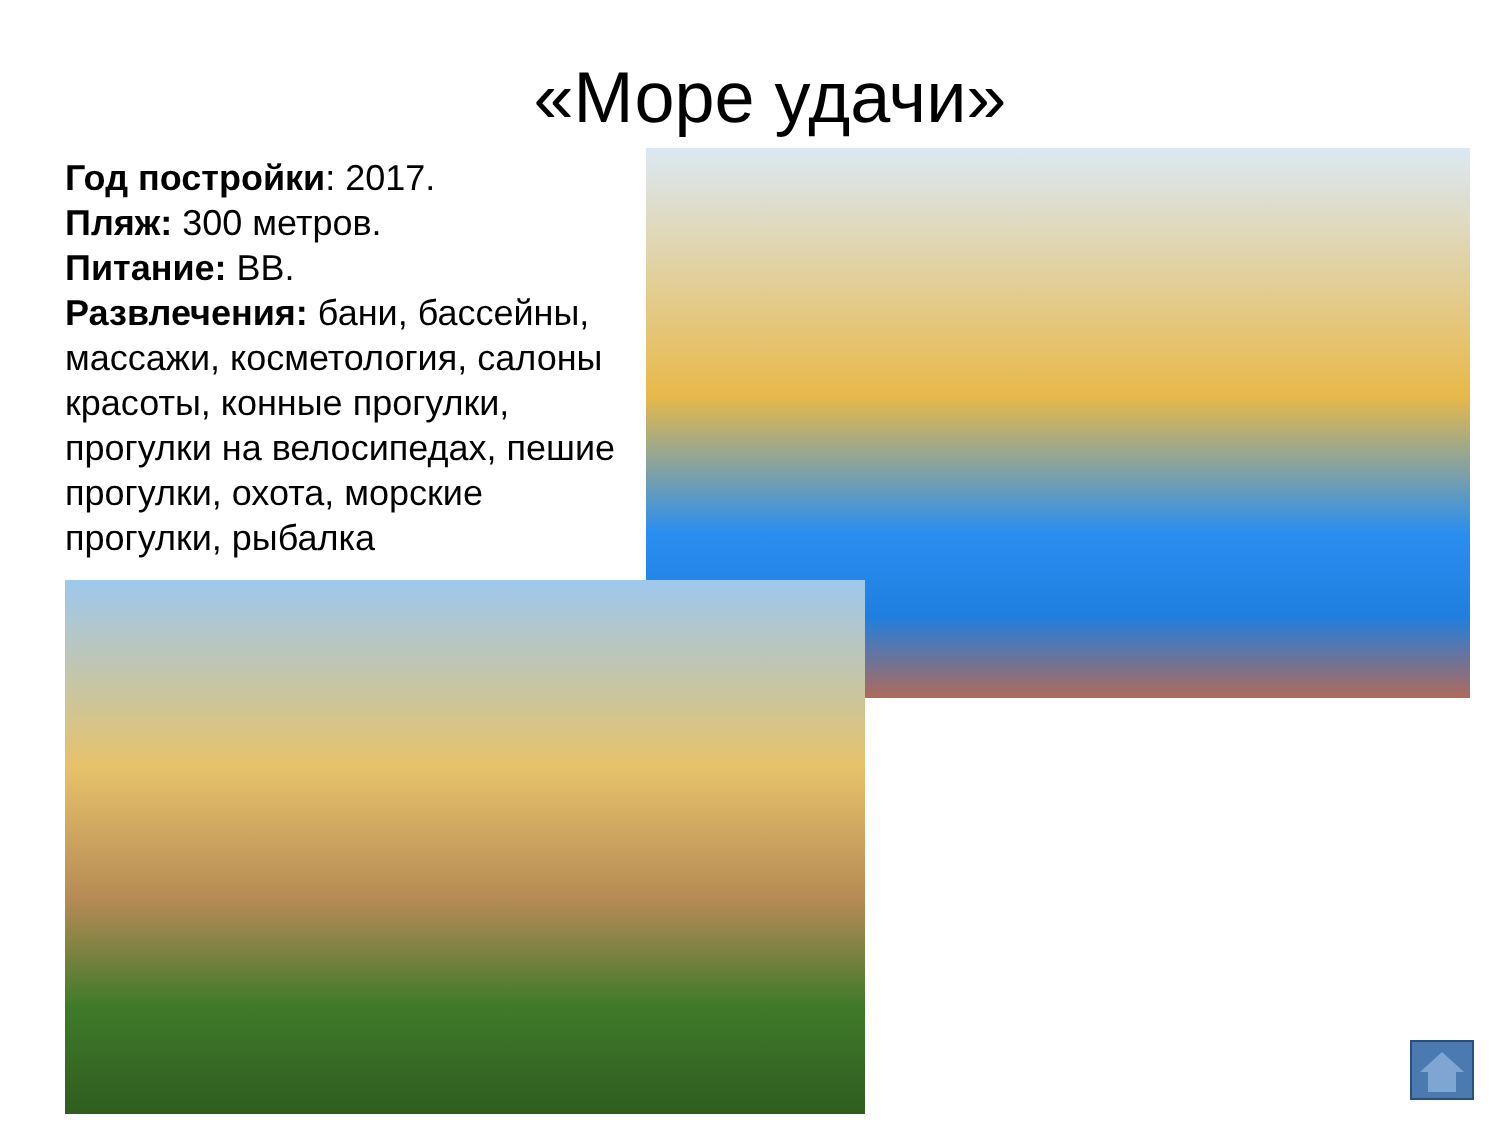«Море удачи»
Год постройки: 2017.
Пляж: 300 метров.
Питание: ВВ.
Развлечения: бани, бассейны, массажи, косметология, салоны красоты, конные прогулки, прогулки на велосипедах, пешие прогулки, охота, морские прогулки, рыбалка